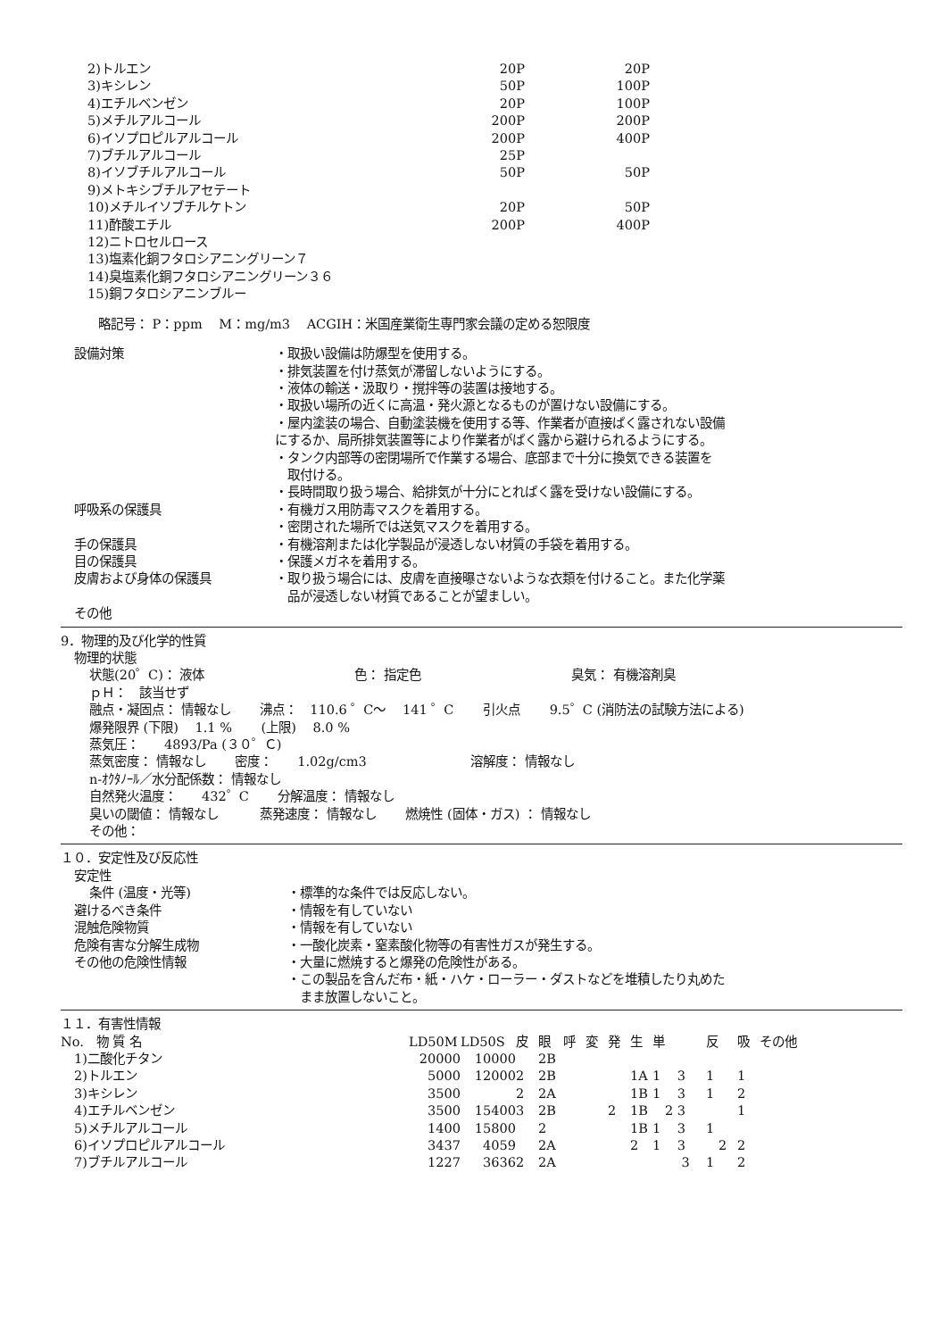| 2)トルエン | 20P | 20P |
| 3)キシレン | 50P | 100P |
| 4)エチルベンゼン | 20P | 100P |
| 5)メチルアルコール | 200P | 200P |
| 6)イソプロピルアルコール | 200P | 400P |
| 7)ブチルアルコール | 25P | |
| 8)イソブチルアルコール | 50P | 50P |
| 9)メトキシブチルアセテート | | |
| 10)メチルイソブチルケトン | 20P | 50P |
| 11)酢酸エチル | 200P | 400P |
| 12)ニトロセルロース | | |
| 13)塩素化銅フタロシアニングリーン７ | | |
| 14)臭塩素化銅フタロシアニングリーン３６ | | |
| 15)銅フタロシアニンブルー | | |
略記号： P：ppm　 M：mg/m3　 ACGIH：米国産業衛生専門家会議の定める恕限度
| 設備対策 | ・取扱い設備は防爆型を使用する。 ・排気装置を付け蒸気が滞留しないようにする。 ・液体の輸送・汲取り・撹拌等の装置は接地する。 ・取扱い場所の近くに高温・発火源となるものが置けない設備にする。 ・屋内塗装の場合、自動塗装機を使用する等、作業者が直接ばく露されない設備 にするか、局所排気装置等により作業者がばく露から避けられるようにする。 ・タンク内部等の密閉場所で作業する場合、底部まで十分に換気できる装置を 取付ける。 ・長時間取り扱う場合、給排気が十分にとればく露を受けない設備にする。 |
| 呼吸系の保護具 | ・有機ガス用防毒マスクを着用する。 ・密閉された場所では送気マスクを着用する。 |
| 手の保護具 | ・有機溶剤または化学製品が浸透しない材質の手袋を着用する。 |
| 目の保護具 | ・保護メガネを着用する。 |
| 皮膚および身体の保護具 | ・取り扱う場合には、皮膚を直接曝さないような衣類を付けること。また化学薬 品が浸透しない材質であることが望ましい。 |
| その他 | |
9．物理的及び化学的性質
物理的状態
状態(20゜C)： 液体　　　　　　　　　　　　色： 指定色　　　　　　　　　　　　臭気： 有機溶剤臭
ｐＨ：　該当せず
融点・凝固点： 情報なし　　 沸点：　110.6 ゜C～　 141 ゜C　　 引火点　　 9.5゜C (消防法の試験方法による)
爆発限界 (下限)　 1.1 %　　 (上限)　 8.0 %
蒸気圧：　　4893/Pa (３０゜Ｃ)
蒸気密度： 情報なし　　 密度：　　1.02g/cm3　　　　　　　　 溶解度： 情報なし
n-ｵｸﾀﾉｰﾙ／水分配係数： 情報なし
自然発火温度：　　432゜C　　 分解温度： 情報なし
臭いの閾値： 情報なし　　　 蒸発速度： 情報なし　　 燃焼性 (固体・ガス) ： 情報なし
その他：
１０．安定性及び反応性
安定性
| 条件 (温度・光等) | ・標準的な条件では反応しない。 |
| 避けるべき条件 | ・情報を有していない |
| 混触危険物質 | ・情報を有していない |
| 危険有害な分解生成物 | ・一酸化炭素・窒素酸化物等の有害性ガスが発生する。 |
| その他の危険性情報 | ・大量に燃焼すると爆発の危険性がある。 ・この製品を含んだ布・紙・ハケ・ローラー・ダストなどを堆積したり丸めた まま放置しないこと。 |
１１．有害性情報
| No. 物 質 名 | LD50M | LD50S | 皮 | 眼 | 呼 | 変 | 発 | 生 | 単 | 反 | 吸 | その他 |
| --- | --- | --- | --- | --- | --- | --- | --- | --- | --- | --- | --- | --- |
| 1)二酸化チタン | 20000 | 10000 | | 2B | | | | | | | | |
| 2)トルエン | 5000 | 12000 | 2 | 2B | | | | 1A | 1 3 | 1 | 1 | |
| 3)キシレン | 3500 | | 2 | 2A | | | | 1B | 1 3 | 1 | 2 | |
| 4)エチルベンゼン | 3500 | 15400 | 3 | 2B | | | 2 | 1B | 2 3 | | 1 | |
| 5)メチルアルコール | 1400 | 15800 | | 2 | | | | 1B | 1 3 | 1 | | |
| 6)イソプロピルアルコール | 3437 | 4059 | | 2A | | | | 2 | 1 3 | 2 | 2 | |
| 7)ブチルアルコール | 1227 | 3636 | 2 | 2A | | | | | 3 | 1 | 2 | |